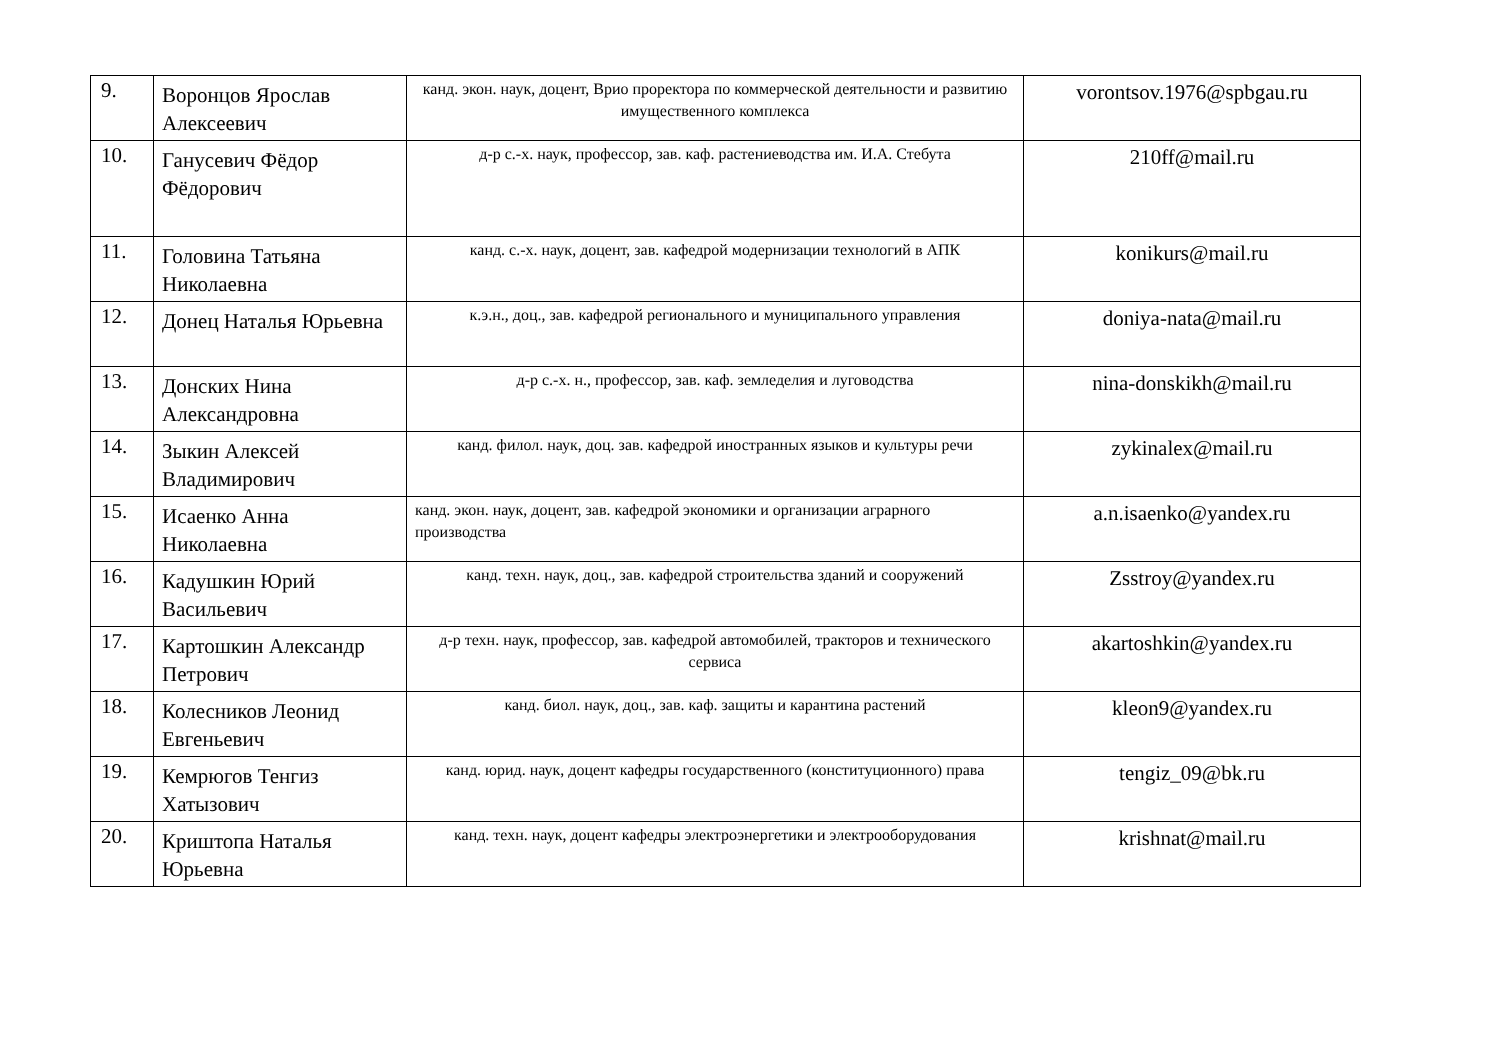| 9. | Воронцов Ярослав Алексеевич | канд. экон. наук, доцент, Врио проректора по коммерческой деятельности и развитию имущественного комплекса | vorontsov.1976@spbgau.ru |
| 10. | Ганусевич Фёдор Фёдорович | д-р с.-х. наук, профессор, зав. каф. растениеводства им. И.А. Стебута | 210ff@mail.ru |
| 11. | Головина Татьяна Николаевна | канд. с.-х. наук, доцент, зав. кафедрой модернизации технологий в АПК | konikurs@mail.ru |
| 12. | Донец Наталья Юрьевна | к.э.н., доц., зав. кафедрой регионального и муниципального управления | doniya-nata@mail.ru |
| 13. | Донских Нина Александровна | д-р с.-х. н., профессор, зав. каф. земледелия и луговодства | nina-donskikh@mail.ru |
| 14. | Зыкин Алексей Владимирович | канд. филол. наук, доц. зав. кафедрой иностранных языков и культуры речи | zykinalex@mail.ru |
| 15. | Исаенко Анна Николаевна | канд. экон. наук, доцент, зав. кафедрой экономики и организации аграрного производства | a.n.isaenko@yandex.ru |
| 16. | Кадушкин Юрий Васильевич | канд. техн. наук, доц., зав. кафедрой строительства зданий и сооружений | Zsstroy@yandex.ru |
| 17. | Картошкин Александр Петрович | д-р техн. наук, профессор, зав. кафедрой автомобилей, тракторов и технического сервиса | akartoshkin@yandex.ru |
| 18. | Колесников Леонид Евгеньевич | канд. биол. наук, доц., зав. каф. защиты и карантина растений | kleon9@yandex.ru |
| 19. | Кемрюгов Тенгиз Хатызович | канд. юрид. наук, доцент кафедры государственного (конституционного) права | tengiz_09@bk.ru |
| 20. | Криштопа Наталья Юрьевна | канд. техн. наук, доцент кафедры электроэнергетики и электрооборудования | krishnat@mail.ru |